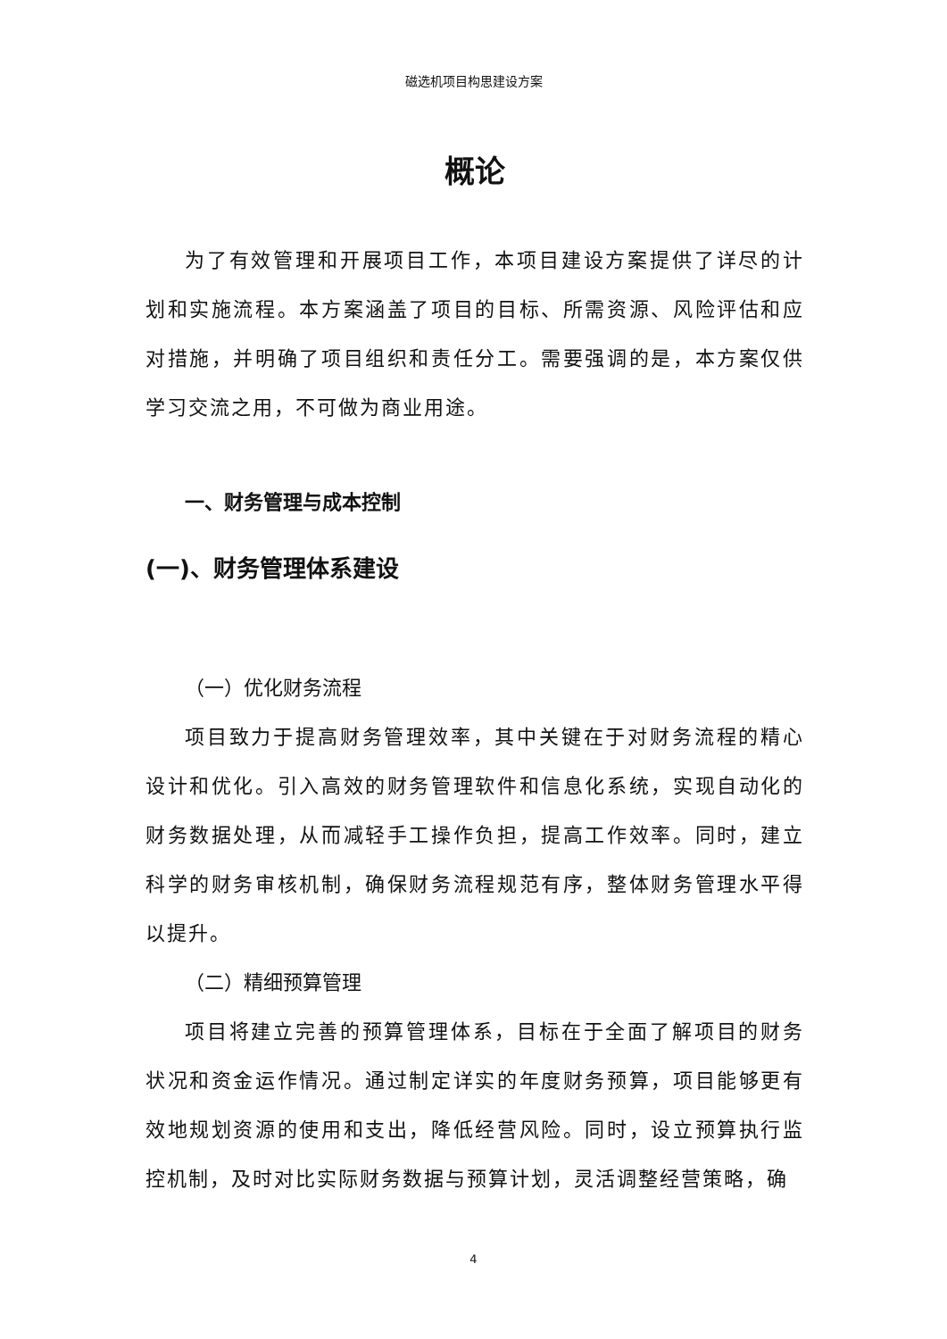磁选机项目构思建设方案
概论
为了有效管理和开展项目工作，本项目建设方案提供了详尽的计划和实施流程。本方案涵盖了项目的目标、所需资源、风险评估和应对措施，并明确了项目组织和责任分工。需要强调的是，本方案仅供学习交流之用，不可做为商业用途。
一、财务管理与成本控制
(一)、财务管理体系建设
（一）优化财务流程
项目致力于提高财务管理效率，其中关键在于对财务流程的精心设计和优化。引入高效的财务管理软件和信息化系统，实现自动化的财务数据处理，从而减轻手工操作负担，提高工作效率。同时，建立科学的财务审核机制，确保财务流程规范有序，整体财务管理水平得以提升。
（二）精细预算管理
项目将建立完善的预算管理体系，目标在于全面了解项目的财务状况和资金运作情况。通过制定详实的年度财务预算，项目能够更有效地规划资源的使用和支出，降低经营风险。同时，设立预算执行监控机制，及时对比实际财务数据与预算计划，灵活调整经营策略，确
4